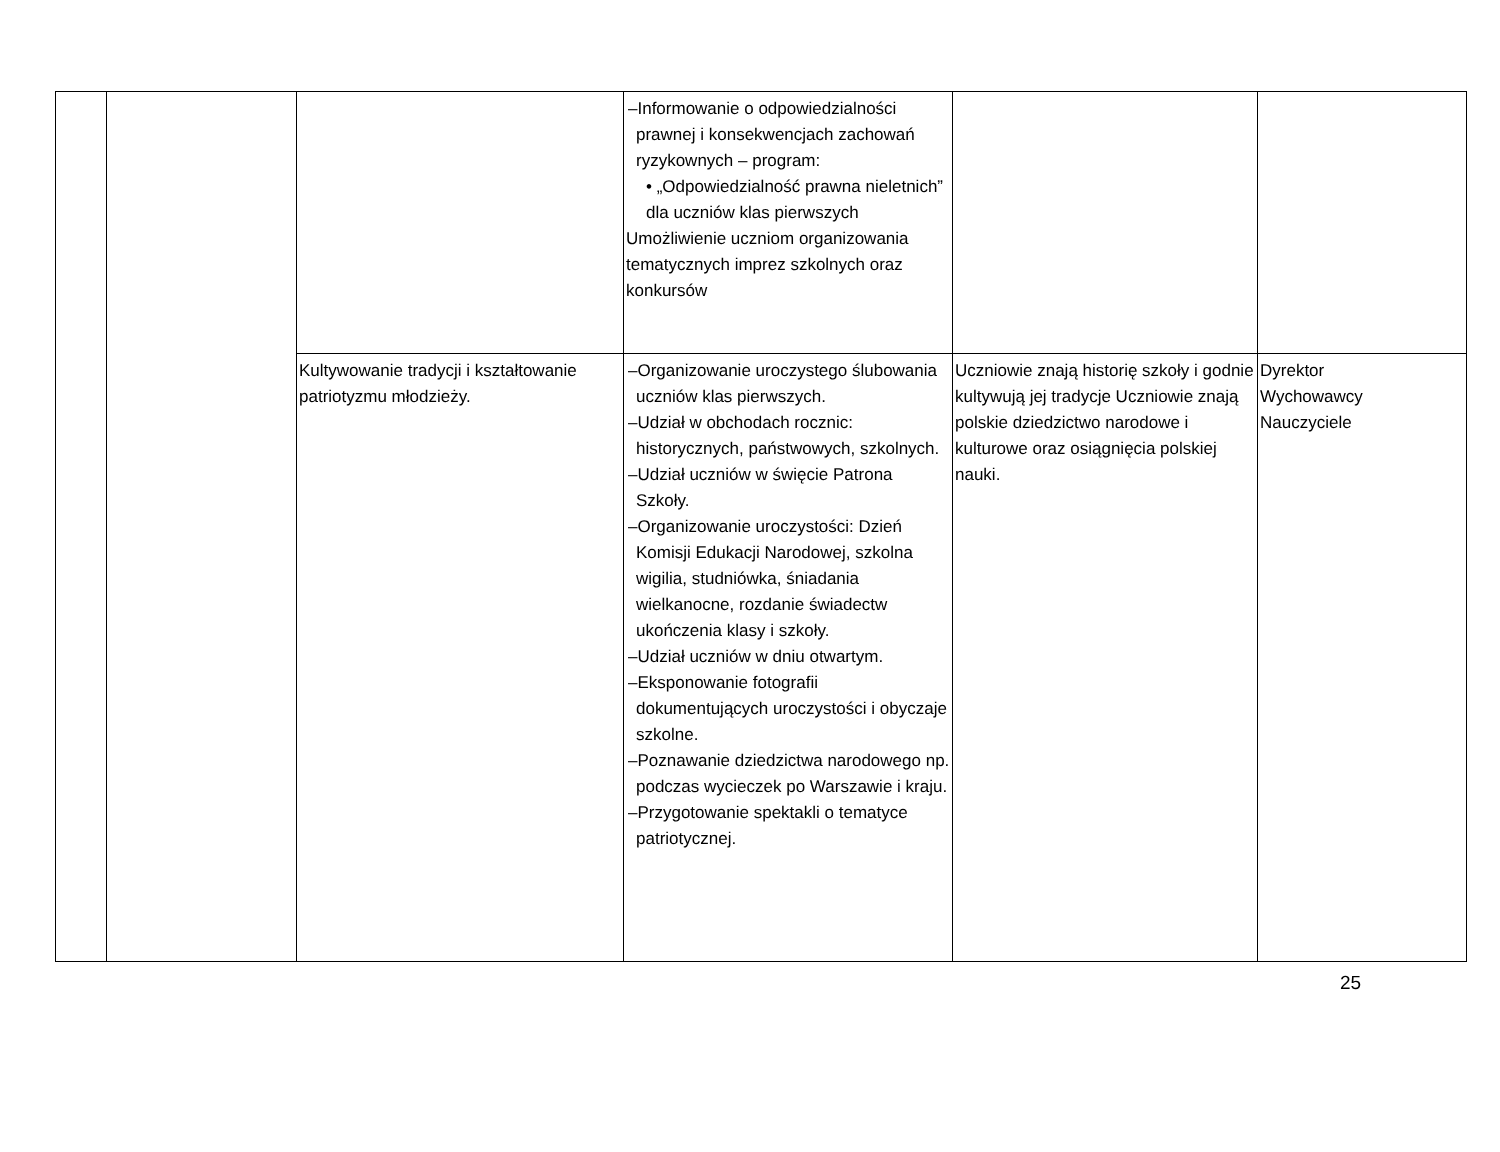| | | | –Informowanie o odpowiedzialności prawnej i konsekwencjach zachowań ryzykownych – program: • „Odpowiedzialność prawna nieletnich” dla uczniów klas pierwszych Umożliwienie uczniom organizowania tematycznych imprez szkolnych oraz konkursów | | |
| | | Kultywowanie tradycji i kształtowanie patriotyzmu młodzieży. | –Organizowanie uroczystego ślubowania uczniów klas pierwszych. –Udział w obchodach rocznic: historycznych, państwowych, szkolnych. –Udział uczniów w święcie Patrona Szkoły. –Organizowanie uroczystości: Dzień Komisji Edukacji Narodowej, szkolna wigilia, studniówka, śniadania wielkanocne, rozdanie świadectw ukończenia klasy i szkoły. –Udział uczniów w dniu otwartym. –Eksponowanie fotografii dokumentujących uroczystości i obyczaje szkolne. –Poznawanie dziedzictwa narodowego np. podczas wycieczek po Warszawie i kraju. –Przygotowanie spektakli o tematyce patriotycznej. | Uczniowie znają historię szkoły i godnie kultywują jej tradycje Uczniowie znają polskie dziedzictwo narodowe i kulturowe oraz osiągnięcia polskiej nauki. | Dyrektor Wychowawcy Nauczyciele |
25